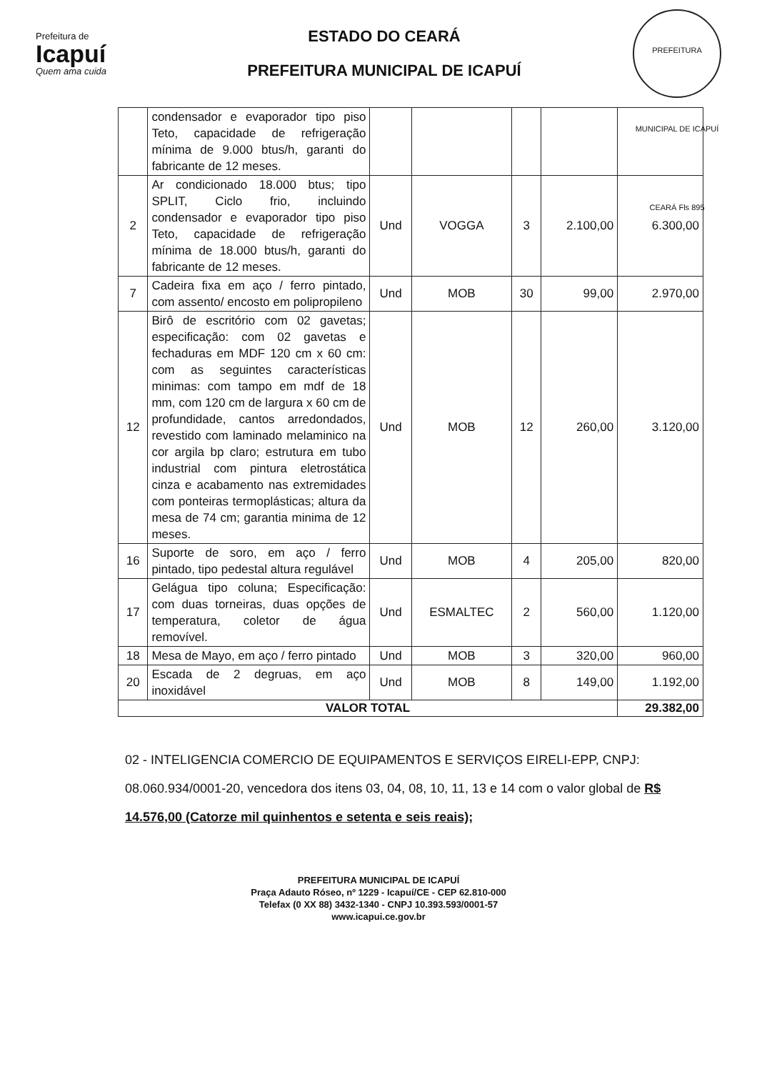Prefeitura de
Icapuí
Quem ama cuida
ESTADO DO CEARÁ
PREFEITURA MUNICIPAL DE ICAPUÍ
PREFEITURA MUNICIPAL DE ICAPUÍ CEARÁ Fls 895
| | condensador e evaporador tipo piso Teto, capacidade de refrigeração mínima de 9.000 btus/h, garanti do fabricante de 12 meses. | | | | | |
| 2 | Ar condicionado 18.000 btus; tipo SPLIT, Ciclo frio, incluindo condensador e evaporador tipo piso Teto, capacidade de refrigeração mínima de 18.000 btus/h, garanti do fabricante de 12 meses. | Und | VOGGA | 3 | 2.100,00 | 6.300,00 |
| 7 | Cadeira fixa em aço / ferro pintado, com assento/ encosto em polipropileno | Und | MOB | 30 | 99,00 | 2.970,00 |
| 12 | Birô de escritório com 02 gavetas; especificação: com 02 gavetas e fechaduras em MDF 120 cm x 60 cm: com as seguintes características minimas: com tampo em mdf de 18 mm, com 120 cm de largura x 60 cm de profundidade, cantos arredondados, revestido com laminado melaminico na cor argila bp claro; estrutura em tubo industrial com pintura eletrostática cinza e acabamento nas extremidades com ponteiras termoplásticas; altura da mesa de 74 cm; garantia minima de 12 meses. | Und | MOB | 12 | 260,00 | 3.120,00 |
| 16 | Suporte de soro, em aço / ferro pintado, tipo pedestal altura regulável | Und | MOB | 4 | 205,00 | 820,00 |
| 17 | Gelágua tipo coluna; Especificação: com duas torneiras, duas opções de temperatura, coletor de água removível. | Und | ESMALTEC | 2 | 560,00 | 1.120,00 |
| 18 | Mesa de Mayo, em aço / ferro pintado | Und | MOB | 3 | 320,00 | 960,00 |
| 20 | Escada de 2 degruas, em aço inoxidável | Und | MOB | 8 | 149,00 | 1.192,00 |
| VALOR TOTAL | | | | | | 29.382,00 |
02 - INTELIGENCIA COMERCIO DE EQUIPAMENTOS E SERVIÇOS EIRELI-EPP, CNPJ: 08.060.934/0001-20, vencedora dos itens 03, 04, 08, 10, 11, 13 e 14 com o valor global de R$ 14.576,00 (Catorze mil quinhentos e setenta e seis reais);
PREFEITURA MUNICIPAL DE ICAPUÍ
Praça Adauto Róseo, nº 1229 - Icapuí/CE - CEP 62.810-000
Telefax (0 XX 88) 3432-1340 - CNPJ 10.393.593/0001-57
www.icapui.ce.gov.br